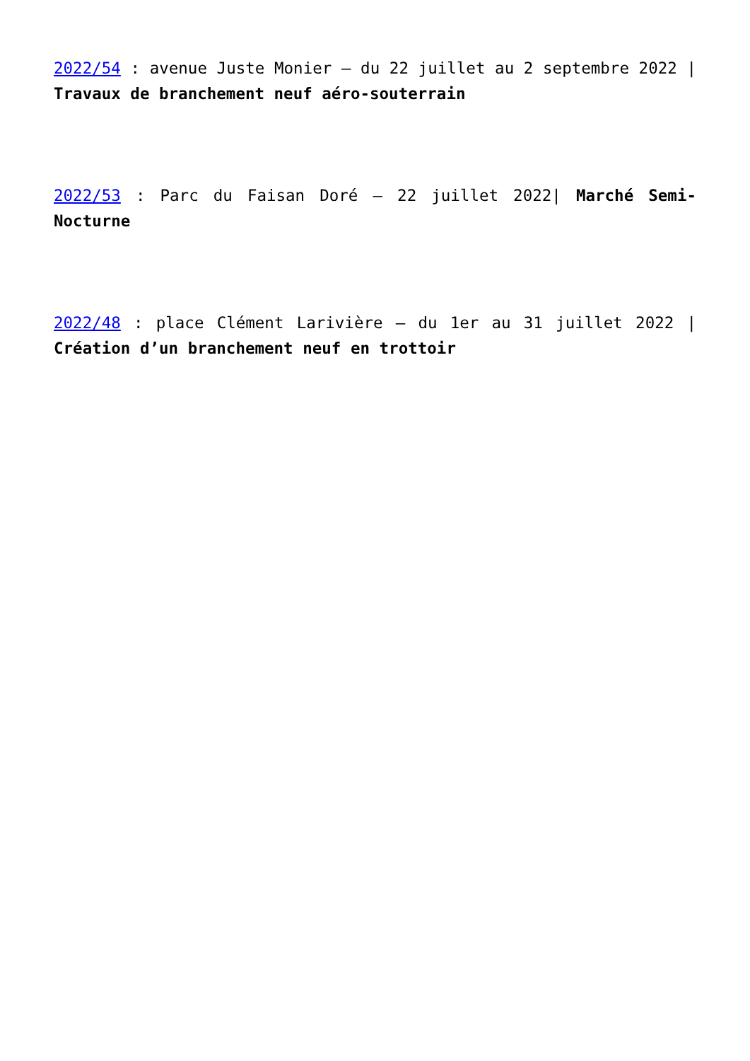2022/54 : avenue Juste Monier – du 22 juillet au 2 septembre 2022 | Travaux de branchement neuf aéro-souterrain
2022/53 : Parc du Faisan Doré – 22 juillet 2022| Marché Semi-Nocturne
2022/48 : place Clément Larivière – du 1er au 31 juillet 2022 | Création d’un branchement neuf en trottoir